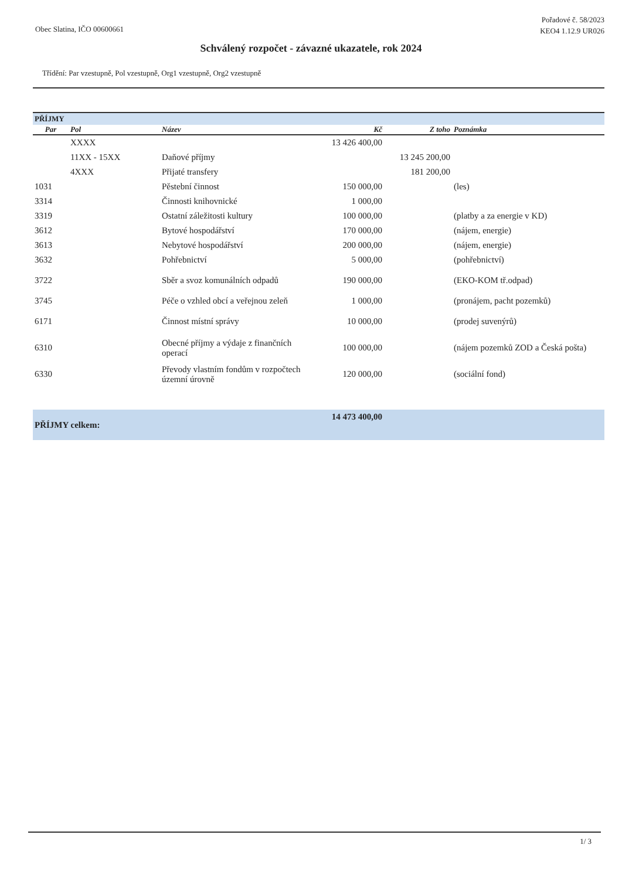Obec Slatina, IČO 00600661
Pořadové č. 58/2023
KEO4 1.12.9 UR026
Schválený rozpočet - závazné ukazatele, rok 2024
Třídění: Par vzestupně, Pol vzestupně, Org1 vzestupně, Org2 vzestupně
| PŘÍJMY | | | | | |
| Par | Pol | Název | Kč | Z toho | Poznámka |
| | XXXX | | 13 426 400,00 | | |
| | 11XX - 15XX | Daňové příjmy | | 13 245 200,00 | |
| | 4XXX | Přijaté transfery | | 181 200,00 | |
| 1031 | | Pěstební činnost | 150 000,00 | | (les) |
| 3314 | | Činnosti knihovnické | 1 000,00 | | |
| 3319 | | Ostatní záležitosti kultury | 100 000,00 | | (platby a za energie v KD) |
| 3612 | | Bytové hospodářství | 170 000,00 | | (nájem, energie) |
| 3613 | | Nebytové hospodářství | 200 000,00 | | (nájem, energie) |
| 3632 | | Pohřebnictví | 5 000,00 | | (pohřebnictví) |
| 3722 | | Sběr a svoz komunálních odpadů | 190 000,00 | | (EKO-KOM tř.odpad) |
| 3745 | | Péče o vzhled obcí a veřejnou zeleň | 1 000,00 | | (pronájem, pacht pozemků) |
| 6171 | | Činnost místní správy | 10 000,00 | | (prodej suvenýrů) |
| 6310 | | Obecné příjmy a výdaje z finančních operací | 100 000,00 | | (nájem pozemků ZOD a Česká pošta) |
| 6330 | | Převody vlastním fondům v rozpočtech územní úrovně | 120 000,00 | | (sociální fond) |
| PŘÍJMY celkem: | | | 14 473 400,00 | | |
1/ 3